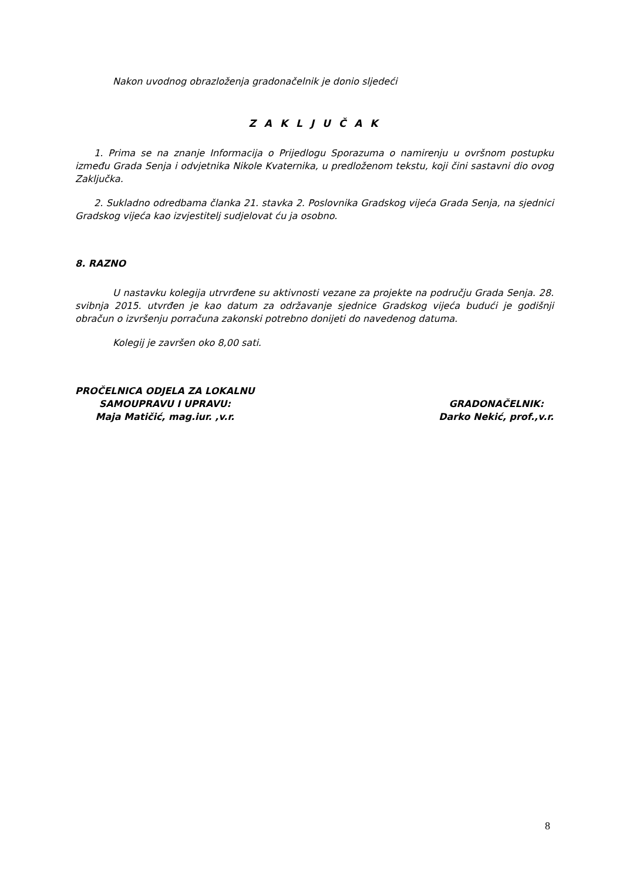Nakon uvodnog obrazloženja gradonačelnik je donio sljedeći
Z A K L J U Č A K
1. Prima se na znanje Informacija o Prijedlogu Sporazuma o namirenju u ovršnom postupku između Grada Senja i odvjetnika Nikole Kvaternika, u predloženom tekstu, koji čini sastavni dio ovog Zaključka.
2. Sukladno odredbama članka 21. stavka 2. Poslovnika Gradskog vijeća Grada Senja, na sjednici Gradskog vijeća kao izvjestitelj sudjelovat ću ja osobno.
8. RAZNO
U nastavku kolegija utrvrđene su aktivnosti vezane za projekte na području Grada Senja. 28. svibnja 2015. utvrđen je kao datum za održavanje sjednice Gradskog vijeća budući je godišnji obračun o izvršenju porračuna zakonski potrebno donijeti do navedenog datuma.
Kolegij je završen oko 8,00 sati.
PROČELNICA ODJELA ZA LOKALNU
SAMOUPRAVU I UPRAVU:
Maja Matičić, mag.iur. ,v.r.
GRADONAČELNIK:
Darko Nekić, prof.,v.r.
8